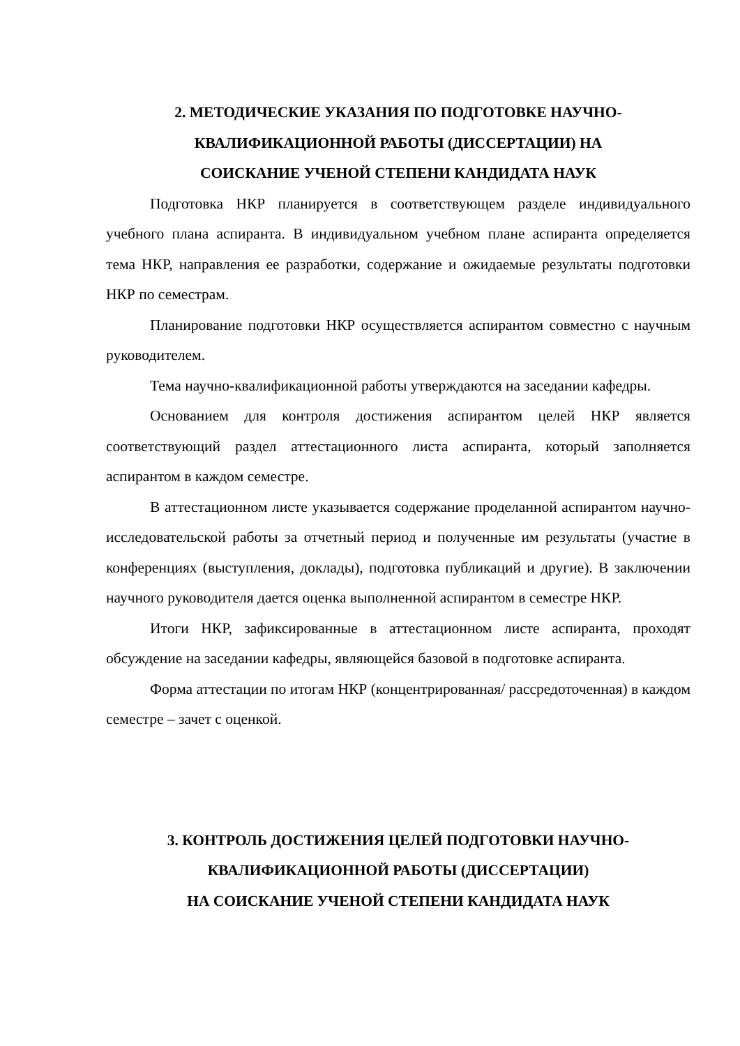2. МЕТОДИЧЕСКИЕ УКАЗАНИЯ ПО ПОДГОТОВКЕ НАУЧНО-
КВАЛИФИКАЦИОННОЙ РАБОТЫ (ДИССЕРТАЦИИ) НА
СОИСКАНИЕ УЧЕНОЙ СТЕПЕНИ КАНДИДАТА НАУК
Подготовка НКР планируется в соответствующем разделе индивидуального учебного плана аспиранта. В индивидуальном учебном плане аспиранта определяется тема НКР, направления ее разработки, содержание и ожидаемые результаты подготовки НКР по семестрам.
Планирование подготовки НКР осуществляется аспирантом совместно с научным руководителем.
Тема научно-квалификационной работы утверждаются на заседании кафедры.
Основанием для контроля достижения аспирантом целей НКР является соответствующий раздел аттестационного листа аспиранта, который заполняется аспирантом в каждом семестре.
В аттестационном листе указывается содержание проделанной аспирантом научно-исследовательской работы за отчетный период и полученные им результаты (участие в конференциях (выступления, доклады), подготовка публикаций и другие). В заключении научного руководителя дается оценка выполненной аспирантом в семестре НКР.
Итоги НКР, зафиксированные в аттестационном листе аспиранта, проходят обсуждение на заседании кафедры, являющейся базовой в подготовке аспиранта.
Форма аттестации по итогам НКР (концентрированная/ рассредоточенная) в каждом семестре – зачет с оценкой.
3. КОНТРОЛЬ ДОСТИЖЕНИЯ ЦЕЛЕЙ ПОДГОТОВКИ НАУЧНО-
КВАЛИФИКАЦИОННОЙ РАБОТЫ (ДИССЕРТАЦИИ)
НА СОИСКАНИЕ УЧЕНОЙ СТЕПЕНИ КАНДИДАТА НАУК